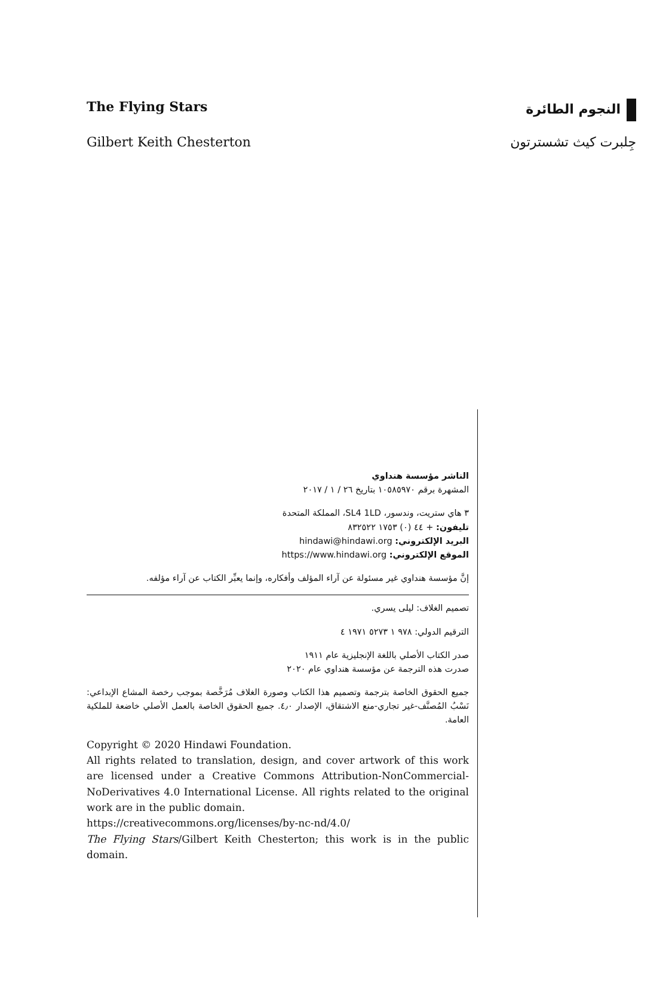The Flying Stars النجوم الطائرة
Gilbert Keith Chesterton جِلبرت كيث تشسترتون
الناشر مؤسسة هنداوي
المشهرة برقم ١٠٥٨٥٩٧٠ بتاريخ ٢٦ / ١ / ٢٠١٧
٣ هاي ستريت، وندسور، SL4 1LD، المملكة المتحدة
تليفون: ‎+ ٤٤ (٠) ١٧٥٣ ٨٣٢٥٢٢
البريد الإلكتروني: hindawi@hindawi.org
الموقع الإلكتروني: https://www.hindawi.org
إنَّ مؤسسة هنداوي غير مسئولة عن آراء المؤلف وأفكاره، وإنما يعبِّر الكتاب عن آراء مؤلفه.
تصميم الغلاف: ليلى يسري.
الترقيم الدولي: ٩٧٨ ١ ٥٢٧٣ ١٩٧١ ٤
صدر الكتاب الأصلي باللغة الإنجليزية عام ١٩١١
صدرت هذه الترجمة عن مؤسسة هنداوي عام ٢٠٢٠
جميع الحقوق الخاصة بترجمة وتصميم هذا الكتاب وصورة الغلاف مُرَخَّصة بموجب رخصة المشاع الإبداعي: نَسْبُ المُصنَّف-غير تجاري-منع الاشتقاق، الإصدار ٤٫٠. جميع الحقوق الخاصة بالعمل الأصلي خاضعة للملكية العامة.
Copyright © 2020 Hindawi Foundation.
All rights related to translation, design, and cover artwork of this work are licensed under a Creative Commons Attribution-NonCommercial-NoDerivatives 4.0 International License. All rights related to the original work are in the public domain.
https://creativecommons.org/licenses/by-nc-nd/4.0/
The Flying Stars/Gilbert Keith Chesterton; this work is in the public domain.